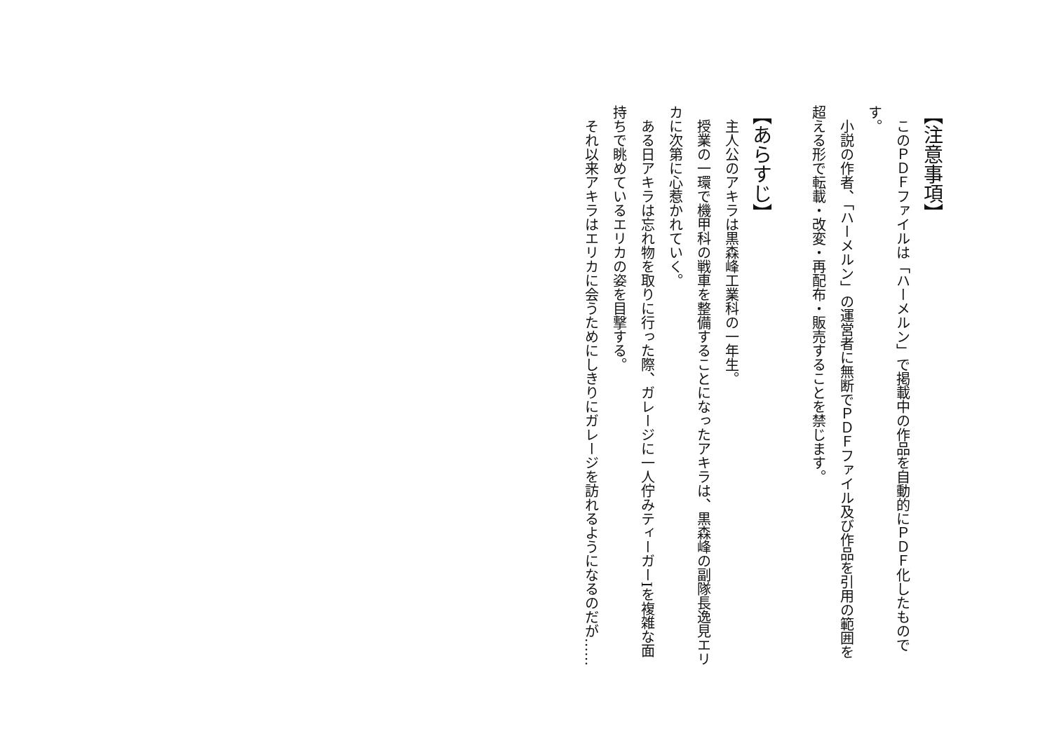【注意事項】
　このＰＤＦファイルは「ハーメルン」で掲載中の作品を自動的にＰＤＦ化したものです。
　小説の作者、「ハーメルン」の運営者に無断でＰＤＦファイル及び作品を引用の範囲を超える形で転載・改変・再配布・販売することを禁じます。
【あらすじ】
　主人公のアキラは黒森峰工業科の一年生。
　授業の一環で機甲科の戦車を整備することになったアキラは、黒森峰の副隊長逸見エリカに次第に心惹かれていく。
　ある日アキラは忘れ物を取りに行った際、ガレージに一人佇みティーガーIを複雑な面持ちで眺めているエリカの姿を目撃する。
　それ以来アキラはエリカに会うためにしきりにガレージを訪れるようになるのだが……